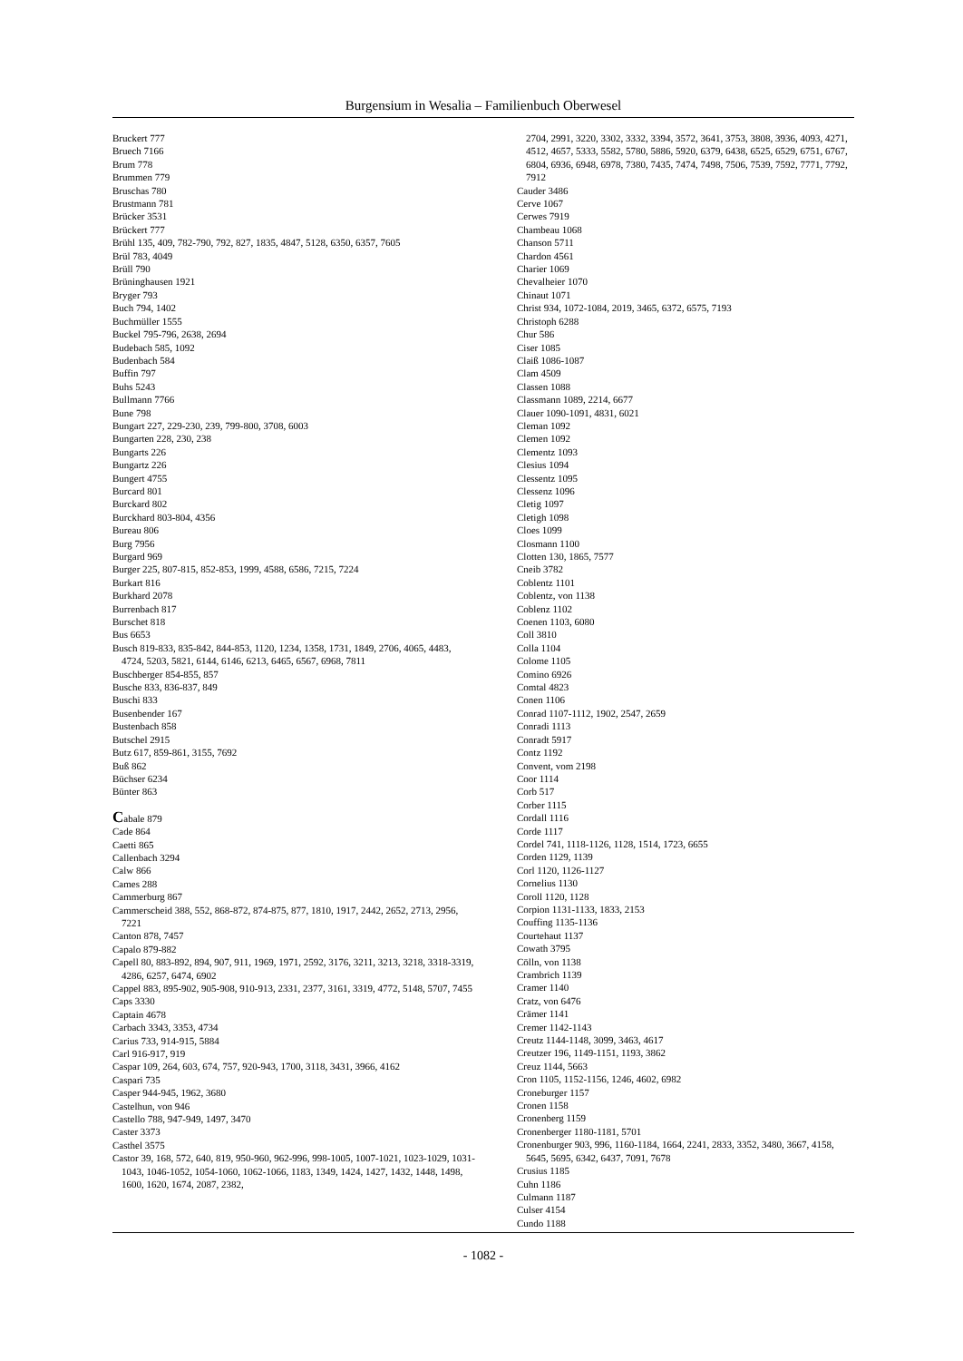Burgensium in Wesalia – Familienbuch Oberwesel
Bruckert 777
Bruech 7166
Brum 778
Brummen 779
Bruschas 780
Brustmann 781
Brücker 3531
Brückert 777
Brühl 135, 409, 782-790, 792, 827, 1835, 4847, 5128, 6350, 6357, 7605
Brül 783, 4049
Brüll 790
Brüninghausen 1921
Bryger 793
Buch 794, 1402
Buchmüller 1555
Buckel 795-796, 2638, 2694
Budebach 585, 1092
Budenbach 584
Buffin 797
Buhs 5243
Bullmann 7766
Bune 798
Bungart 227, 229-230, 239, 799-800, 3708, 6003
Bungarten 228, 230, 238
Bungarts 226
Bungartz 226
Bungert 4755
Burcard 801
Burckard 802
Burckhard 803-804, 4356
Bureau 806
Burg 7956
Burgard 969
Burger 225, 807-815, 852-853, 1999, 4588, 6586, 7215, 7224
Burkart 816
Burkhard 2078
Burrenbach 817
Burschet 818
Bus 6653
Busch 819-833, 835-842, 844-853, 1120, 1234, 1358, 1731, 1849, 2706, 4065, 4483, 4724, 5203, 5821, 6144, 6146, 6213, 6465, 6567, 6968, 7811
Buschberger 854-855, 857
Busche 833, 836-837, 849
Buschi 833
Busenbender 167
Bustenbach 858
Butschel 2915
Butz 617, 859-861, 3155, 7692
Buß 862
Büchser 6234
Bünter 863
Cabale 879
Cade 864
Caetti 865
Callenbach 3294
Calw 866
Cames 288
Cammerburg 867
Cammerscheid 388, 552, 868-872, 874-875, 877, 1810, 1917, 2442, 2652, 2713, 2956, 7221
Canton 878, 7457
Capalo 879-882
Capell 80, 883-892, 894, 907, 911, 1969, 1971, 2592, 3176, 3211, 3213, 3218, 3318-3319, 4286, 6257, 6474, 6902
Cappel 883, 895-902, 905-908, 910-913, 2331, 2377, 3161, 3319, 4772, 5148, 5707, 7455
Caps 3330
Captain 4678
Carbach 3343, 3353, 4734
Carius 733, 914-915, 5884
Carl 916-917, 919
Caspar 109, 264, 603, 674, 757, 920-943, 1700, 3118, 3431, 3966, 4162
Caspari 735
Casper 944-945, 1962, 3680
Castelhun, von 946
Castello 788, 947-949, 1497, 3470
Caster 3373
Casthel 3575
Castor 39, 168, 572, 640, 819, 950-960, 962-996, 998-1005, 1007-1021, 1023-1029, 1031-1043, 1046-1052, 1054-1060, 1062-1066, 1183, 1349, 1424, 1427, 1432, 1448, 1498, 1600, 1620, 1674, 2087, 2382,
2704, 2991, 3220, 3302, 3332, 3394, 3572, 3641, 3753, 3808, 3936, 4093, 4271, 4512, 4657, 5333, 5582, 5780, 5886, 5920, 6379, 6438, 6525, 6529, 6751, 6767, 6804, 6936, 6948, 6978, 7380, 7435, 7474, 7498, 7506, 7539, 7592, 7771, 7792, 7912
Cauder 3486
Cerve 1067
Cerwes 7919
Chambeau 1068
Chanson 5711
Chardon 4561
Charier 1069
Chevalheier 1070
Chinaut 1071
Christ 934, 1072-1084, 2019, 3465, 6372, 6575, 7193
Christoph 6288
Chur 586
Ciser 1085
Claiß 1086-1087
Clam 4509
Classen 1088
Classmann 1089, 2214, 6677
Clauer 1090-1091, 4831, 6021
Cleman 1092
Clemen 1092
Clementz 1093
Clesius 1094
Clessentz 1095
Clessenz 1096
Cletig 1097
Cletigh 1098
Cloes 1099
Closmann 1100
Clotten 130, 1865, 7577
Cneib 3782
Coblentz 1101
Coblentz, von 1138
Coblenz 1102
Coenen 1103, 6080
Coll 3810
Colla 1104
Colome 1105
Comino 6926
Comtal 4823
Conen 1106
Conrad 1107-1112, 1902, 2547, 2659
Conradi 1113
Conradt 5917
Contz 1192
Convent, vom 2198
Coor 1114
Corb 517
Corber 1115
Cordall 1116
Corde 1117
Cordel 741, 1118-1126, 1128, 1514, 1723, 6655
Corden 1129, 1139
Corl 1120, 1126-1127
Cornelius 1130
Coroll 1120, 1128
Corpion 1131-1133, 1833, 2153
Couffing 1135-1136
Courtehaut 1137
Cowath 3795
Cölln, von 1138
Crambrich 1139
Cramer 1140
Cratz, von 6476
Crämer 1141
Cremer 1142-1143
Creutz 1144-1148, 3099, 3463, 4617
Creutzer 196, 1149-1151, 1193, 3862
Creuz 1144, 5663
Cron 1105, 1152-1156, 1246, 4602, 6982
Croneburger 1157
Cronen 1158
Cronenberg 1159
Cronenberger 1180-1181, 5701
Cronenburger 903, 996, 1160-1184, 1664, 2241, 2833, 3352, 3480, 3667, 4158, 5645, 5695, 6342, 6437, 7091, 7678
Crusius 1185
Cuhn 1186
Culmann 1187
Culser 4154
Cundo 1188
- 1082 -